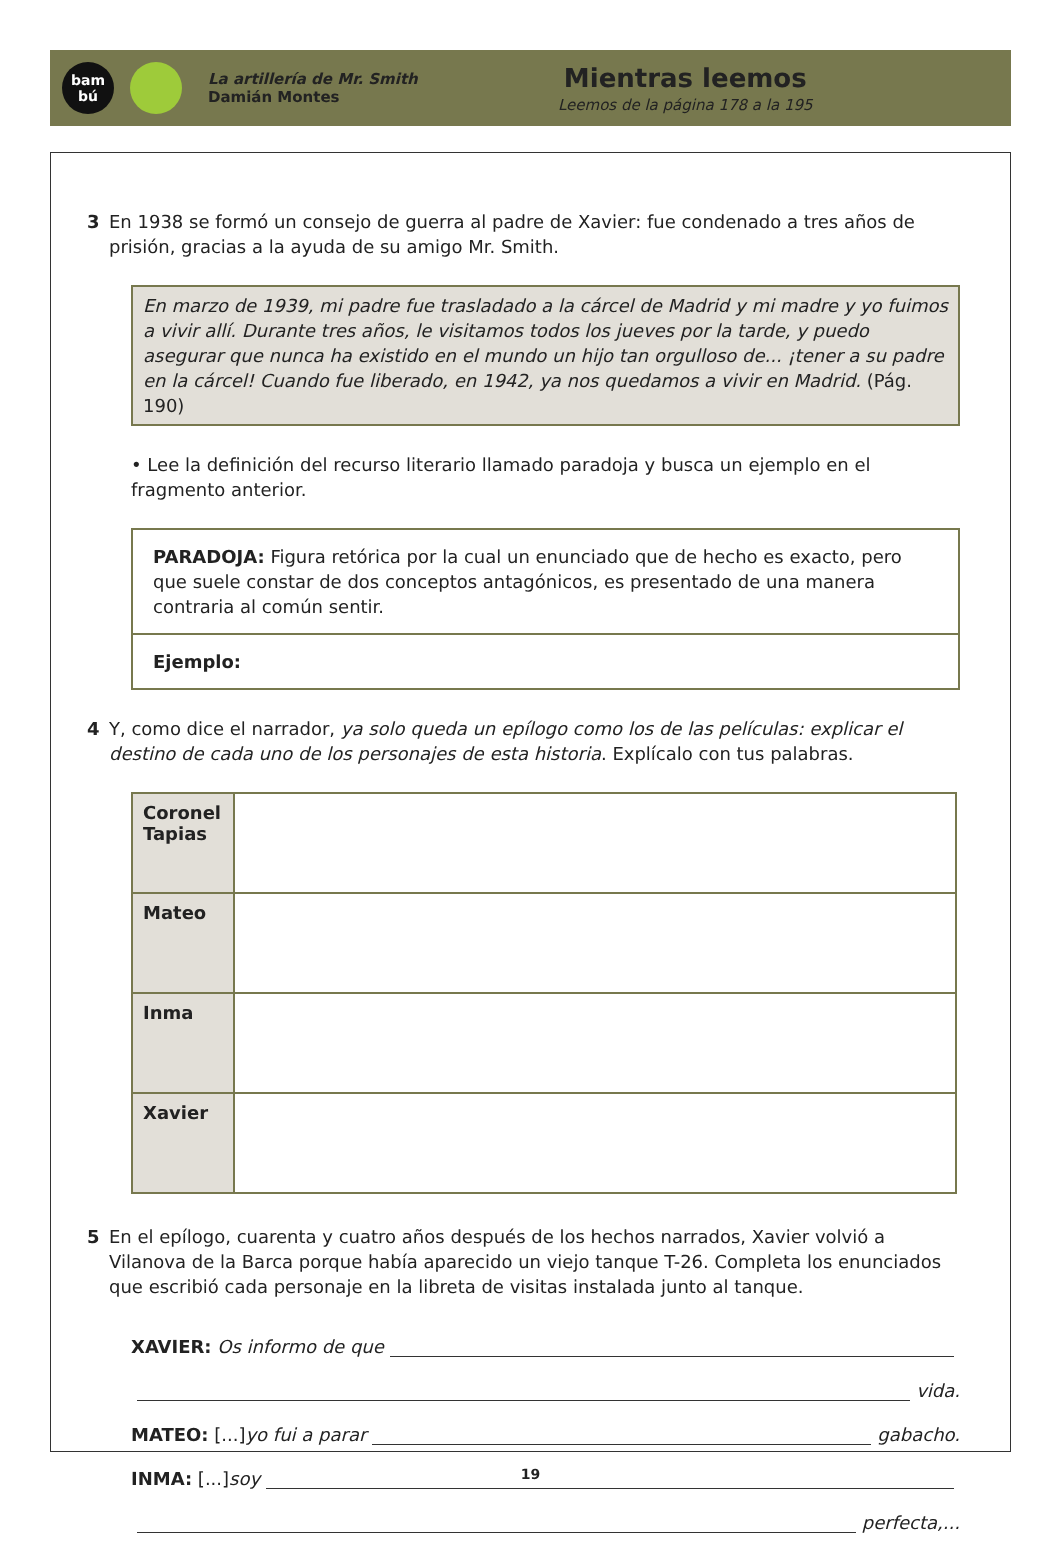bam
bú
La artillería de Mr. Smith
Damián Montes
Mientras leemos
Leemos de la página 178 a la 195
3 En 1938 se formó un consejo de guerra al padre de Xavier: fue condenado a tres años de prisión, gracias a la ayuda de su amigo Mr. Smith.
En marzo de 1939, mi padre fue trasladado a la cárcel de Madrid y mi madre y yo fuimos a vivir allí. Durante tres años, le visitamos todos los jueves por la tarde, y puedo asegurar que nunca ha existido en el mundo un hijo tan orgulloso de... ¡tener a su padre en la cárcel! Cuando fue liberado, en 1942, ya nos quedamos a vivir en Madrid. (Pág. 190)
• Lee la definición del recurso literario llamado paradoja y busca un ejemplo en el fragmento anterior.
PARADOJA: Figura retórica por la cual un enunciado que de hecho es exacto, pero que suele constar de dos conceptos antagónicos, es presentado de una manera contraria al común sentir.
Ejemplo:
4 Y, como dice el narrador, ya solo queda un epílogo como los de las películas: explicar el destino de cada uno de los personajes de esta historia. Explícalo con tus palabras.
| Coronel Tapias | |
| Mateo | |
| Inma | |
| Xavier | |
5 En el epílogo, cuarenta y cuatro años después de los hechos narrados, Xavier volvió a Vilanova de la Barca porque había aparecido un viejo tanque T-26. Completa los enunciados que escribió cada personaje en la libreta de visitas instalada junto al tanque.
XAVIER: Os informo de que
vida.
MATEO: [...] yo fui a parar gabacho.
INMA: [...] soy
perfecta,...
19